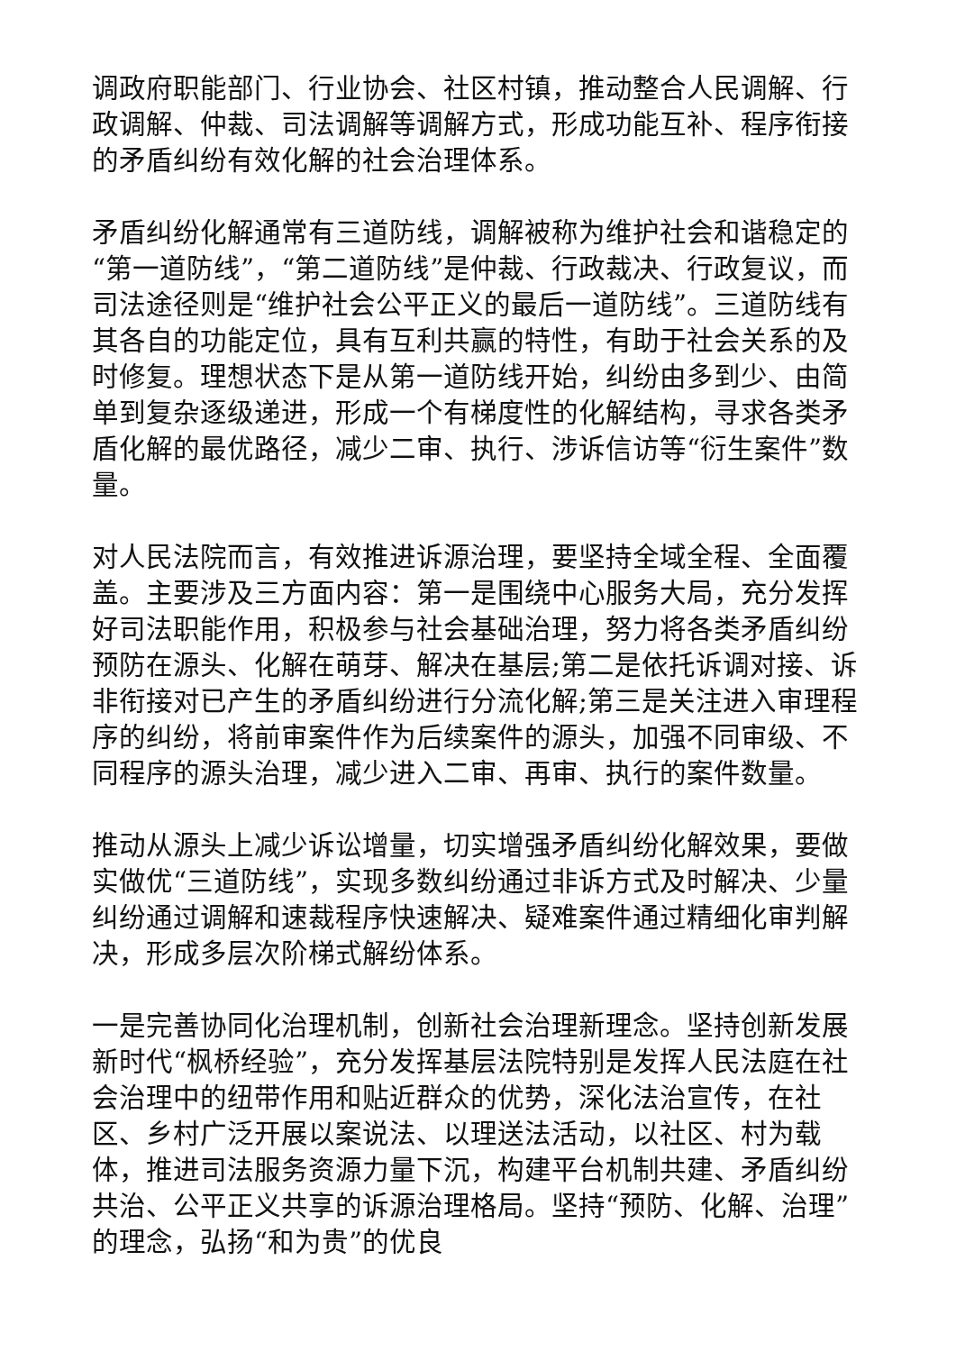调政府职能部门、行业协会、社区村镇，推动整合人民调解、行政调解、仲裁、司法调解等调解方式，形成功能互补、程序衔接的矛盾纠纷有效化解的社会治理体系。
矛盾纠纷化解通常有三道防线，调解被称为维护社会和谐稳定的“第一道防线”，“第二道防线”是仲裁、行政裁决、行政复议，而司法途径则是“维护社会公平正义的最后一道防线”。三道防线有其各自的功能定位，具有互利共赢的特性，有助于社会关系的及时修复。理想状态下是从第一道防线开始，纠纷由多到少、由简单到复杂逐级递进，形成一个有梯度性的化解结构，寻求各类矛盾化解的最优路径，减少二审、执行、涉诉信访等“衍生案件”数量。
对人民法院而言，有效推进诉源治理，要坚持全域全程、全面覆盖。主要涉及三方面内容：第一是围绕中心服务大局，充分发挥好司法职能作用，积极参与社会基础治理，努力将各类矛盾纠纷预防在源头、化解在萌芽、解决在基层;第二是依托诉调对接、诉非衔接对已产生的矛盾纠纷进行分流化解;第三是关注进入审理程序的纠纷，将前审案件作为后续案件的源头，加强不同审级、不同程序的源头治理，减少进入二审、再审、执行的案件数量。
推动从源头上减少诉讼增量，切实增强矛盾纠纷化解效果，要做实做优“三道防线”，实现多数纠纷通过非诉方式及时解决、少量纠纷通过调解和速裁程序快速解决、疑难案件通过精细化审判解决，形成多层次阶梯式解纷体系。
一是完善协同化治理机制，创新社会治理新理念。坚持创新发展新时代“枫桥经验”，充分发挥基层法院特别是发挥人民法庭在社会治理中的纽带作用和贴近群众的优势，深化法治宣传，在社区、乡村广泛开展以案说法、以理送法活动，以社区、村为载体，推进司法服务资源力量下沉，构建平台机制共建、矛盾纠纷共治、公平正义共享的诉源治理格局。坚持“预防、化解、治理”的理念，弘扬“和为贵”的优良